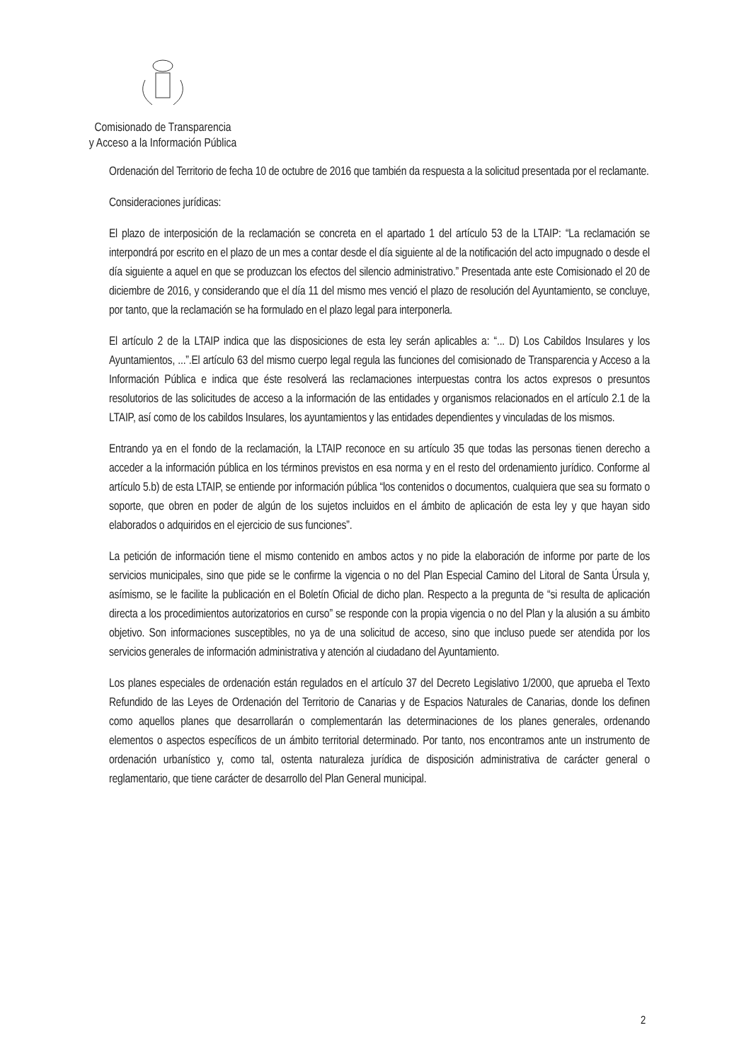Comisionado de Transparencia
y Acceso a la Información Pública
Ordenación del Territorio de fecha 10 de octubre de 2016 que también da respuesta a la solicitud presentada por el reclamante.
Consideraciones jurídicas:
El plazo de interposición de la reclamación se concreta en el apartado 1 del artículo 53 de la LTAIP: “La reclamación se interpondrá por escrito en el plazo de un mes a contar desde el día siguiente al de la notificación del acto impugnado o desde el día siguiente a aquel en que se produzcan los efectos del silencio administrativo.” Presentada ante este Comisionado el 20 de diciembre de 2016, y considerando que el día 11 del mismo mes venció el plazo de resolución del Ayuntamiento, se concluye, por tanto, que la reclamación se ha formulado en el plazo legal para interponerla.
El artículo 2 de la LTAIP indica que las disposiciones de esta ley serán aplicables a: “... D) Los Cabildos Insulares y los Ayuntamientos, ...”.El artículo 63 del mismo cuerpo legal regula las funciones del comisionado de Transparencia y Acceso a la Información Pública e indica que éste resolverá las reclamaciones interpuestas contra los actos expresos o presuntos resolutorios de las solicitudes de acceso a la información de las entidades y organismos relacionados en el artículo 2.1 de la LTAIP, así como de los cabildos Insulares, los ayuntamientos y las entidades dependientes y vinculadas de los mismos.
Entrando ya en el fondo de la reclamación, la LTAIP reconoce en su artículo 35 que todas las personas tienen derecho a acceder a la información pública en los términos previstos en esa norma y en el resto del ordenamiento jurídico. Conforme al artículo 5.b) de esta LTAIP, se entiende por información pública “los contenidos o documentos, cualquiera que sea su formato o soporte, que obren en poder de algún de los sujetos incluidos en el ámbito de aplicación de esta ley y que hayan sido elaborados o adquiridos en el ejercicio de sus funciones”.
La petición de información tiene el mismo contenido en ambos actos y no pide la elaboración de informe por parte de los servicios municipales, sino que pide se le confirme la vigencia o no del Plan Especial Camino del Litoral de Santa Úrsula y, asímismo, se le facilite la publicación en el Boletín Oficial de dicho plan. Respecto a la pregunta de “si resulta de aplicación directa a los procedimientos autorizatorios en curso” se responde con la propia vigencia o no del Plan y la alusión a su ámbito objetivo. Son informaciones susceptibles, no ya de una solicitud de acceso, sino que incluso puede ser atendida por los servicios generales de información administrativa y atención al ciudadano del Ayuntamiento.
Los planes especiales de ordenación están regulados en el artículo 37 del Decreto Legislativo 1/2000, que aprueba el Texto Refundido de las Leyes de Ordenación del Territorio de Canarias y de Espacios Naturales de Canarias, donde los definen como aquellos planes que desarrollarán o complementarán las determinaciones de los planes generales, ordenando elementos o aspectos específicos de un ámbito territorial determinado. Por tanto, nos encontramos ante un instrumento de ordenación urbanístico y, como tal, ostenta naturaleza jurídica de disposición administrativa de carácter general o reglamentario, que tiene carácter de desarrollo del Plan General municipal.
2